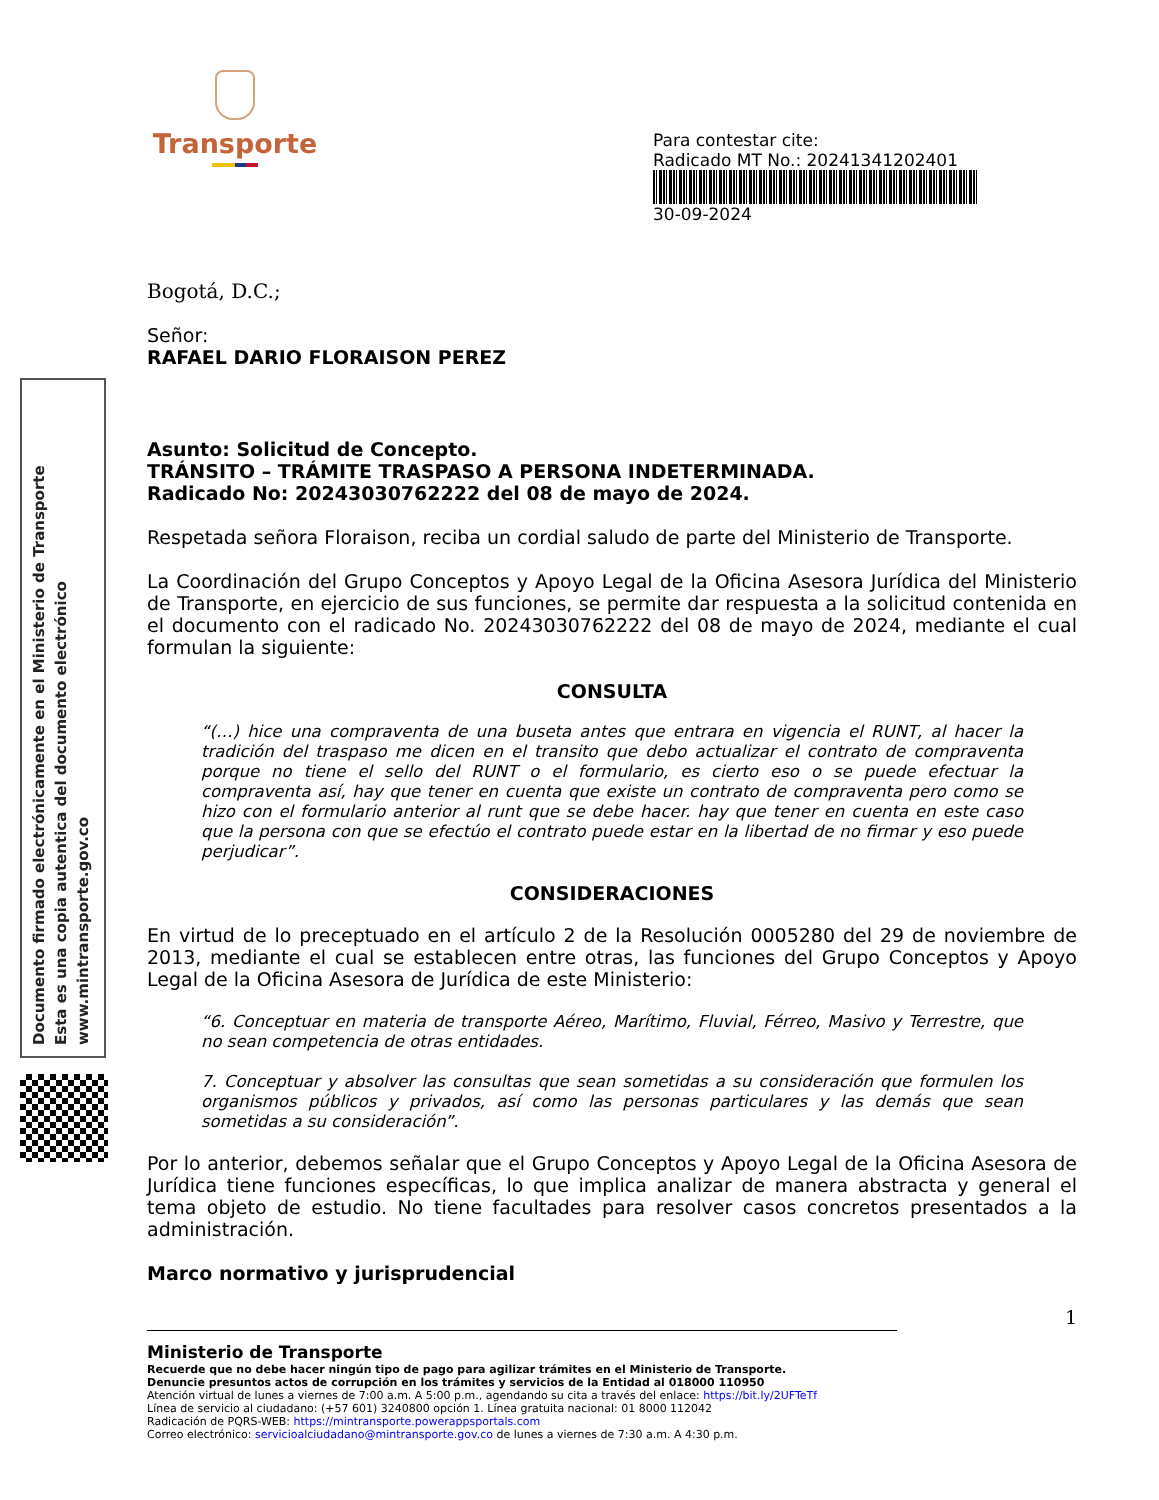Transporte
Para contestar cite:
Radicado MT No.: 20241341202401
30-09-2024
Documento firmado electrónicamente en el Ministerio de Transporte
Esta es una copia autentica del documento electrónico
www.mintransporte.gov.co
Bogotá, D.C.;
Señor:
RAFAEL DARIO FLORAISON PEREZ
Asunto: Solicitud de Concepto.
TRÁNSITO – TRÁMITE TRASPASO A PERSONA INDETERMINADA.
Radicado No: 20243030762222 del 08 de mayo de 2024.
Respetada señora Floraison, reciba un cordial saludo de parte del Ministerio de Transporte.
La Coordinación del Grupo Conceptos y Apoyo Legal de la Oficina Asesora Jurídica del Ministerio de Transporte, en ejercicio de sus funciones, se permite dar respuesta a la solicitud contenida en el documento con el radicado No. 20243030762222 del 08 de mayo de 2024, mediante el cual formulan la siguiente:
CONSULTA
“(…) hice una compraventa de una buseta antes que entrara en vigencia el RUNT, al hacer la tradición del traspaso me dicen en el transito que debo actualizar el contrato de compraventa porque no tiene el sello del RUNT o el formulario, es cierto eso o se puede efectuar la compraventa así, hay que tener en cuenta que existe un contrato de compraventa pero como se hizo con el formulario anterior al runt que se debe hacer. hay que tener en cuenta en este caso que la persona con que se efectúo el contrato puede estar en la libertad de no firmar y eso puede perjudicar”.
CONSIDERACIONES
En virtud de lo preceptuado en el artículo 2 de la Resolución 0005280 del 29 de noviembre de 2013, mediante el cual se establecen entre otras, las funciones del Grupo Conceptos y Apoyo Legal de la Oficina Asesora de Jurídica de este Ministerio:
“6. Conceptuar en materia de transporte Aéreo, Marítimo, Fluvial, Férreo, Masivo y Terrestre, que no sean competencia de otras entidades.
7. Conceptuar y absolver las consultas que sean sometidas a su consideración que formulen los organismos públicos y privados, así como las personas particulares y las demás que sean sometidas a su consideración”.
Por lo anterior, debemos señalar que el Grupo Conceptos y Apoyo Legal de la Oficina Asesora de Jurídica tiene funciones específicas, lo que implica analizar de manera abstracta y general el tema objeto de estudio. No tiene facultades para resolver casos concretos presentados a la administración.
Marco normativo y jurisprudencial
1
Ministerio de Transporte
Recuerde que no debe hacer ningún tipo de pago para agilizar trámites en el Ministerio de Transporte.
Denuncie presuntos actos de corrupción en los trámites y servicios de la Entidad al 018000 110950
Atención virtual de lunes a viernes de 7:00 a.m. A 5:00 p.m., agendando su cita a través del enlace: https://bit.ly/2UFTeTf
Línea de servicio al ciudadano: (+57 601) 3240800 opción 1. Línea gratuita nacional: 01 8000 112042
Radicación de PQRS-WEB: https://mintransporte.powerappsportals.com
Correo electrónico: servicioalciudadano@mintransporte.gov.co de lunes a viernes de 7:30 a.m. A 4:30 p.m.